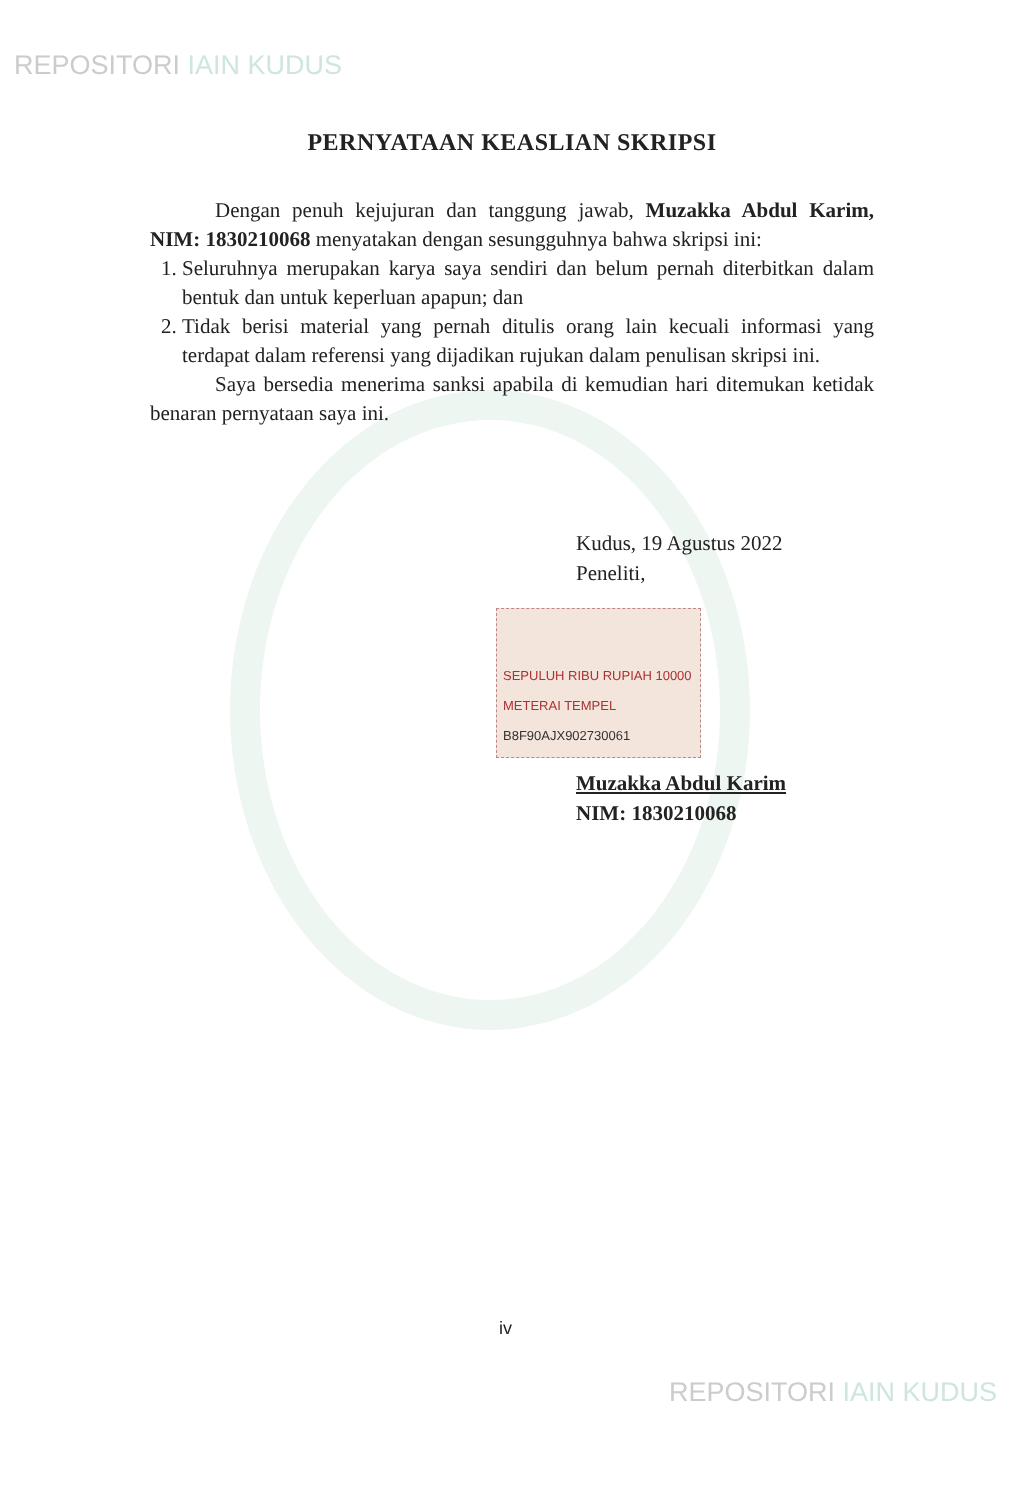REPOSITORI IAIN KUDUS
PERNYATAAN KEASLIAN SKRIPSI
Dengan penuh kejujuran dan tanggung jawab, Muzakka Abdul Karim, NIM: 1830210068 menyatakan dengan sesungguhnya bahwa skripsi ini:
1. Seluruhnya merupakan karya saya sendiri dan belum pernah diterbitkan dalam bentuk dan untuk keperluan apapun; dan
2. Tidak berisi material yang pernah ditulis orang lain kecuali informasi yang terdapat dalam referensi yang dijadikan rujukan dalam penulisan skripsi ini.
Saya bersedia menerima sanksi apabila di kemudian hari ditemukan ketidak benaran pernyataan saya ini.
Kudus, 19 Agustus 2022
Peneliti,
SEPULUH RIBU RUPIAH 10000
METERAI TEMPEL
B8F90AJX902730061
Muzakka Abdul Karim
NIM: 1830210068
iv
REPOSITORI IAIN KUDUS